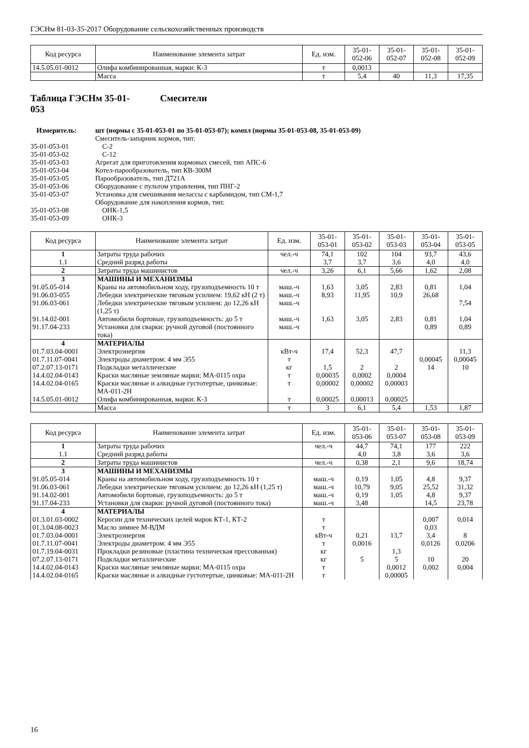ГЭСНм 81-03-35-2017 Оборудование сельскохозяйственных производств
| Код ресурса | Наименование элемента затрат | Ед. изм. | 35-01- 052-06 | 35-01- 052-07 | 35-01- 052-08 | 35-01- 052-09 |
| --- | --- | --- | --- | --- | --- | --- |
| 14.5.05.01-0012 | Олифа комбинированная, марки: К-3 | т | 0,0013 | | | |
| | Масса | т | 5,4 | 40 | 11,3 | 17,35 |
Таблица ГЭСНм 35-01-
053 Смесители
Измеритель: шт (нормы с 35-01-053-01 по 35-01-053-07); компл (нормы 35-01-053-08, 35-01-053-09) Смеситель-запарник кормов, тип: 35-01-053-01 С-2 35-01-053-02 С-12 35-01-053-03 Агрегат для приготовления кормовых смесей, тип АПС-6 35-01-053-04 Котел-парообразователь, тип КВ-300М 35-01-053-05 Парообразователь, тип Д721А 35-01-053-06 Оборудование с пультом управления, тип ПНГ-2 35-01-053-07 Установка для смешивания мелассы с карбамидом, тип СМ-1,7 Оборудование для накопления кормов, тип: 35-01-053-08 ОНК-1,5 35-01-053-09 ОНК-3
| Код ресурса | Наименование элемента затрат | Ед. изм. | 35-01- 053-01 | 35-01- 053-02 | 35-01- 053-03 | 35-01- 053-04 | 35-01- 053-05 |
| --- | --- | --- | --- | --- | --- | --- | --- |
| 1 | Затраты труда рабочих | чел.-ч | 74,1 | 102 | 104 | 93,7 | 43,6 |
| 1.1 | Средний разряд работы | | 3,7 | 3,7 | 3,6 | 4,0 | 4,0 |
| 2 | Затраты труда машинистов | чел.-ч | 3,26 | 6,1 | 5,66 | 1,62 | 2,08 |
| 3 | МАШИНЫ И МЕХАНИЗМЫ | | | | | | |
| 91.05.05-014 | Краны на автомобильном ходу, грузоподъемность 10 т | маш.-ч | 1,63 | 3,05 | 2,83 | 0,81 | 1,04 |
| 91.06.03-055 | Лебедки электрические тяговым усилием: 19,62 кН (2 т) | маш.-ч | 8,93 | 11,95 | 10,9 | 26,68 | |
| 91.06.03-061 | Лебедки электрические тяговым усилием: до 12,26 кН (1,25 т) | маш.-ч | | | | | 7,54 |
| 91.14.02-001 | Автомобили бортовые, грузоподъемность: до 5 т | маш.-ч | 1,63 | 3,05 | 2,83 | 0,81 | 1,04 |
| 91.17.04-233 | Установки для сварки: ручной дуговой (постоянного тока) | маш.-ч | | | | 0,89 | 0,89 |
| 4 | МАТЕРИАЛЫ | | | | | | |
| 01.7.03.04-0001 | Электроэнергия | кВт-ч | 17,4 | 52,3 | 47,7 | | 11,3 |
| 01.7.11.07-0041 | Электроды диаметром: 4 мм Э55 | т | | | | 0,00045 | 0,00045 |
| 07.2.07.13-0171 | Подкладки металлические | кг | 1,5 | 2 | 2 | 14 | 10 |
| 14.4.02.04-0143 | Краски масляные земляные марки: МА-0115 охра | т | 0,00035 | 0,0002 | 0,0004 | | |
| 14.4.02.04-0165 | Краски масляные и алкидные густотертые, цинковые: МА-011-2Н | т | 0,00002 | 0,00002 | 0,00003 | | |
| 14.5.05.01-0012 | Олифа комбинированная, марки: К-3 | т | 0,00025 | 0,00013 | 0,00025 | | |
| | Масса | т | 3 | 6,1 | 5,4 | 1,53 | 1,87 |
| Код ресурса | Наименование элемента затрат | Ед. изм. | 35-01- 053-06 | 35-01- 053-07 | 35-01- 053-08 | 35-01- 053-09 |
| --- | --- | --- | --- | --- | --- | --- |
| 1 | Затраты труда рабочих | чел.-ч | 44,7 | 74,1 | 177 | 222 |
| 1.1 | Средний разряд работы | | 4,0 | 3,8 | 3,6 | 3,6 |
| 2 | Затраты труда машинистов | чел.-ч | 0,38 | 2,1 | 9,6 | 18,74 |
| 3 | МАШИНЫ И МЕХАНИЗМЫ | | | | | |
| 91.05.05-014 | Краны на автомобильном ходу, грузоподъемность 10 т | маш.-ч | 0,19 | 1,05 | 4,8 | 9,37 |
| 91.06.03-061 | Лебедки электрические тяговым усилием: до 12,26 кН (1,25 т) | маш.-ч | 10,79 | 9,05 | 25,52 | 31,32 |
| 91.14.02-001 | Автомобили бортовые, грузоподъемность: до 5 т | маш.-ч | 0,19 | 1,05 | 4,8 | 9,37 |
| 91.17.04-233 | Установки для сварки: ручной дуговой (постоянного тока) | маш.-ч | 3,48 | | 14,5 | 23,78 |
| 4 | МАТЕРИАЛЫ | | | | | |
| 01.3.01.03-0002 | Керосин для технических целей марок КТ-1, КТ-2 | т | | | 0,007 | 0,014 |
| 01.3.04.08-0023 | Масло зимнее М-ВДМ | т | | | 0,03 | |
| 01.7.03.04-0001 | Электроэнергия | кВт-ч | 0,21 | 13,7 | 3,4 | 8 |
| 01.7.11.07-0041 | Электроды диаметром: 4 мм Э55 | т | 0,0016 | | 0,0126 | 0,0206 |
| 01.7.19.04-0031 | Прокладки резиновые (пластина техническая прессованная) | кг | | 1,3 | | |
| 07.2.07.13-0171 | Подкладки металлические | кг | 5 | 5 | 10 | 20 |
| 14.4.02.04-0143 | Краски масляные земляные марки: МА-0115 охра | т | | 0,0012 | 0,002 | 0,004 |
| 14.4.02.04-0165 | Краски масляные и алкидные густотертые, цинковые: МА-011-2Н | т | | 0,00005 | | |
16